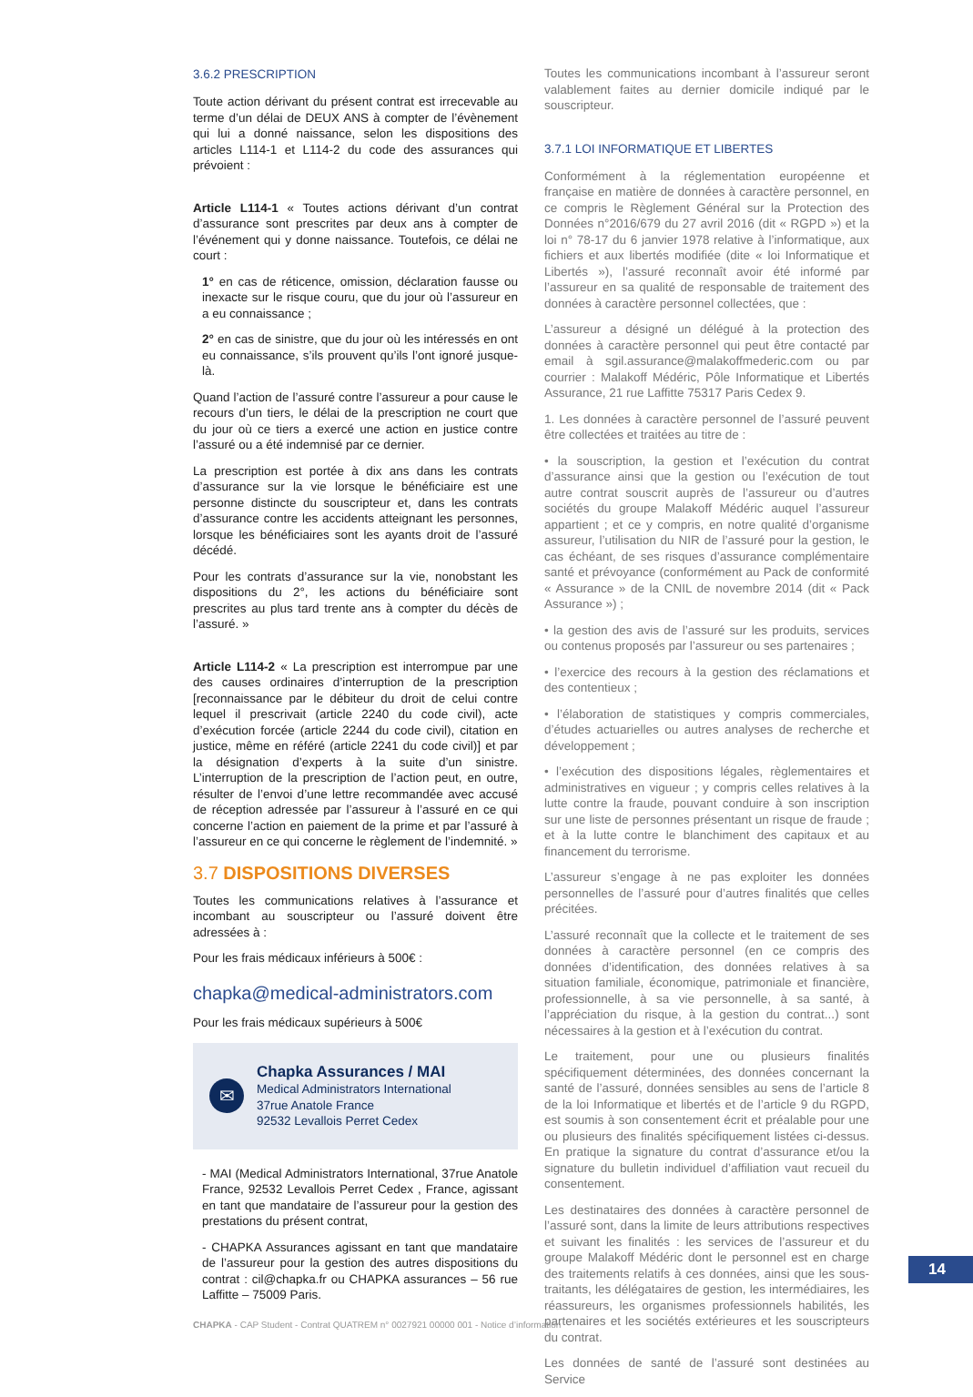3.6.2 PRESCRIPTION
Toute action dérivant du présent contrat est irrecevable au terme d’un délai de DEUX ANS à compter de l’évènement qui lui a donné naissance, selon les dispositions des articles L114-1 et L114-2 du code des assurances qui prévoient :
Article L114-1 « Toutes actions dérivant d’un contrat d’assurance sont prescrites par deux ans à compter de l’événement qui y donne naissance. Toutefois, ce délai ne court :
1° en cas de réticence, omission, déclaration fausse ou inexacte sur le risque couru, que du jour où l’assureur en a eu connaissance ;
2° en cas de sinistre, que du jour où les intéressés en ont eu connaissance, s’ils prouvent qu’ils l’ont ignoré jusque-là.
Quand l’action de l’assuré contre l’assureur a pour cause le recours d’un tiers, le délai de la prescription ne court que du jour où ce tiers a exercé une action en justice contre l’assuré ou a été indemnisé par ce dernier.
La prescription est portée à dix ans dans les contrats d’assurance sur la vie lorsque le bénéficiaire est une personne distincte du souscripteur et, dans les contrats d’assurance contre les accidents atteignant les personnes, lorsque les bénéficiaires sont les ayants droit de l’assuré décédé.
Pour les contrats d’assurance sur la vie, nonobstant les dispositions du 2°, les actions du bénéficiaire sont prescrites au plus tard trente ans à compter du décès de l’assuré. »
Article L114-2 « La prescription est interrompue par une des causes ordinaires d’interruption de la prescription [reconnaissance par le débiteur du droit de celui contre lequel il prescrivait (article 2240 du code civil), acte d’exécution forcée (article 2244 du code civil), citation en justice, même en référé (article 2241 du code civil)] et par la désignation d’experts à la suite d’un sinistre. L’interruption de la prescription de l’action peut, en outre, résulter de l’envoi d’une lettre recommandée avec accusé de réception adressée par l’assureur à l’assuré en ce qui concerne l’action en paiement de la prime et par l’assuré à l’assureur en ce qui concerne le règlement de l’indemnité. »
3.7 DISPOSITIONS DIVERSES
Toutes les communications relatives à l’assurance et incombant au souscripteur ou l’assuré doivent être adressées à :
Pour les frais médicaux inférieurs à 500€ :
chapka@medical-administrators.com
Pour les frais médicaux supérieurs à 500€
✉
Chapka Assurances / MAI
Medical Administrators International
37rue Anatole France
92532 Levallois Perret Cedex
- MAI (Medical Administrators International, 37rue Anatole France, 92532 Levallois Perret Cedex , France, agissant en tant que mandataire de l’assureur pour la gestion des prestations du présent contrat,
- CHAPKA Assurances agissant en tant que mandataire de l’assureur pour la gestion des autres dispositions du contrat : cil@chapka.fr ou CHAPKA assurances – 56 rue Laffitte – 75009 Paris.
Toutes les communications incombant à l’assureur seront valablement faites au dernier domicile indiqué par le souscripteur.
3.7.1 LOI INFORMATIQUE ET LIBERTES
Conformément à la réglementation européenne et française en matière de données à caractère personnel, en ce compris le Règlement Général sur la Protection des Données n°2016/679 du 27 avril 2016 (dit « RGPD ») et la loi n° 78-17 du 6 janvier 1978 relative à l’informatique, aux fichiers et aux libertés modifiée (dite « loi Informatique et Libertés »), l’assuré reconnaît avoir été informé par l’assureur en sa qualité de responsable de traitement des données à caractère personnel collectées, que :
L’assureur a désigné un délégué à la protection des données à caractère personnel qui peut être contacté par email à sgil.assurance@malakoffmederic.com ou par courrier : Malakoff Médéric, Pôle Informatique et Libertés Assurance, 21 rue Laffitte 75317 Paris Cedex 9.
1. Les données à caractère personnel de l’assuré peuvent être collectées et traitées au titre de :
• la souscription, la gestion et l’exécution du contrat d’assurance ainsi que la gestion ou l’exécution de tout autre contrat souscrit auprès de l’assureur ou d’autres sociétés du groupe Malakoff Médéric auquel l’assureur appartient ; et ce y compris, en notre qualité d’organisme assureur, l’utilisation du NIR de l’assuré pour la gestion, le cas échéant, de ses risques d’assurance complémentaire santé et prévoyance (conformément au Pack de conformité « Assurance » de la CNIL de novembre 2014 (dit « Pack Assurance ») ;
• la gestion des avis de l’assuré sur les produits, services ou contenus proposés par l’assureur ou ses partenaires ;
• l’exercice des recours à la gestion des réclamations et des contentieux ;
• l’élaboration de statistiques y compris commerciales, d’études actuarielles ou autres analyses de recherche et développement ;
• l’exécution des dispositions légales, règlementaires et administratives en vigueur ; y compris celles relatives à la lutte contre la fraude, pouvant conduire à son inscription sur une liste de personnes présentant un risque de fraude ; et à la lutte contre le blanchiment des capitaux et au financement du terrorisme.
L’assureur s’engage à ne pas exploiter les données personnelles de l’assuré pour d’autres finalités que celles précitées.
L’assuré reconnaît que la collecte et le traitement de ses données à caractère personnel (en ce compris des données d’identification, des données relatives à sa situation familiale, économique, patrimoniale et financière, professionnelle, à sa vie personnelle, à sa santé, à l’appréciation du risque, à la gestion du contrat...) sont nécessaires à la gestion et à l’exécution du contrat.
Le traitement, pour une ou plusieurs finalités spécifiquement déterminées, des données concernant la santé de l’assuré, données sensibles au sens de l’article 8 de la loi Informatique et libertés et de l’article 9 du RGPD, est soumis à son consentement écrit et préalable pour une ou plusieurs des finalités spécifiquement listées ci-dessus. En pratique la signature du contrat d’assurance et/ou la signature du bulletin individuel d’affiliation vaut recueil du consentement.
Les destinataires des données à caractère personnel de l’assuré sont, dans la limite de leurs attributions respectives et suivant les finalités : les services de l’assureur et du groupe Malakoff Médéric dont le personnel est en charge des traitements relatifs à ces données, ainsi que les sous-traitants, les délégataires de gestion, les intermédiaires, les réassureurs, les organismes professionnels habilités, les partenaires et les sociétés extérieures et les souscripteurs du contrat.
Les données de santé de l’assuré sont destinées au Service
14
CHAPKA - CAP Student - Contrat QUATREM n° 0027921 00000 001 - Notice d’information